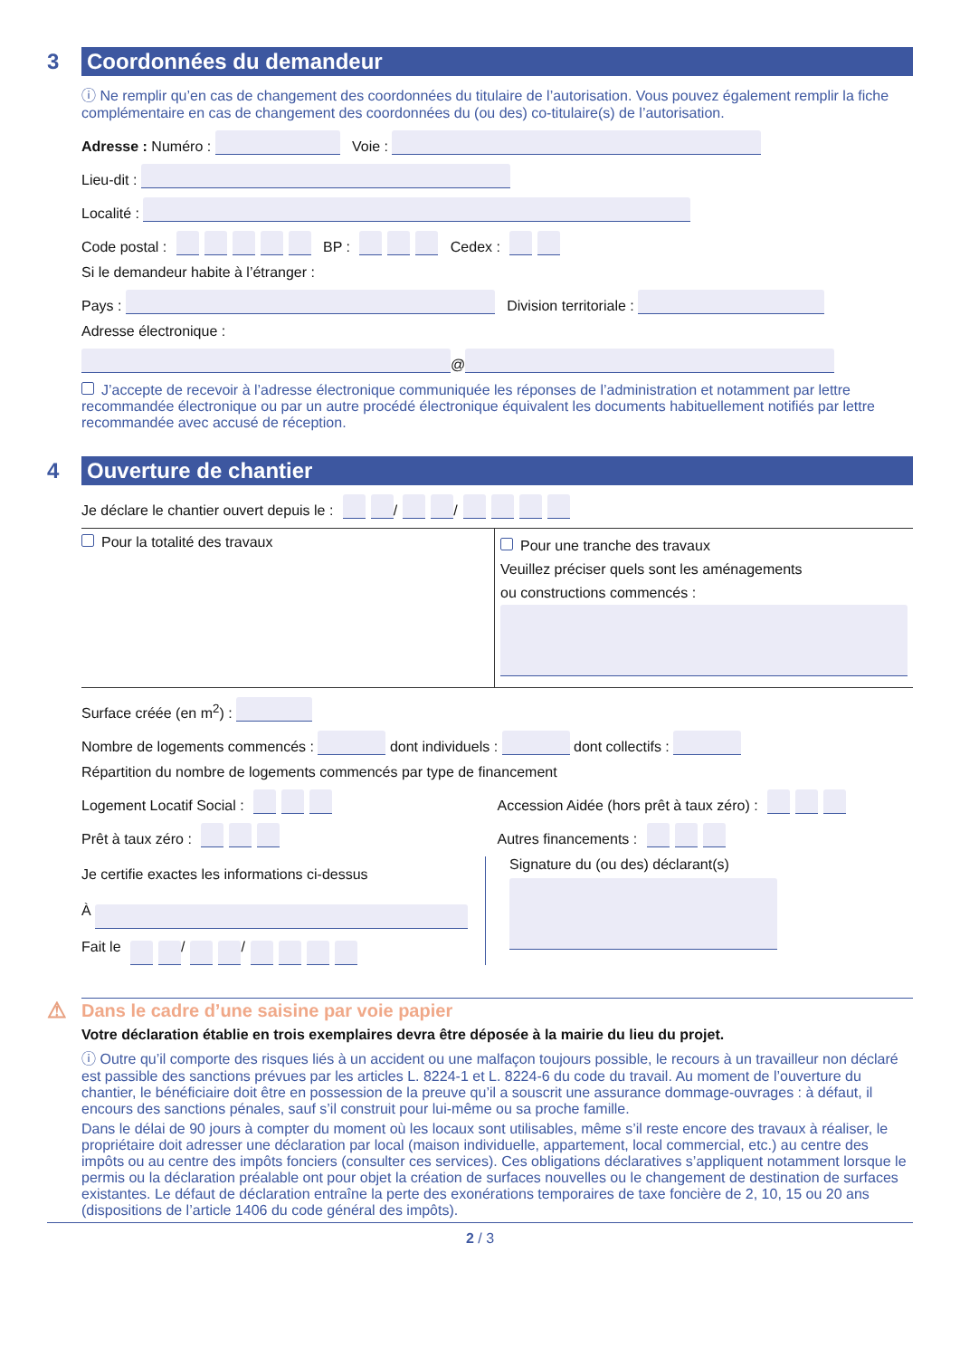3
Coordonnées du demandeur
ⓘ Ne remplir qu’en cas de changement des coordonnées du titulaire de l’autorisation. Vous pouvez également remplir la fiche complémentaire en cas de changement des coordonnées du (ou des) co-titulaire(s) de l’autorisation.
Adresse : Numéro : Voie :
Lieu-dit :
Localité :
Code postal : BP : Cedex :
Si le demandeur habite à l’étranger :
Pays : Division territoriale :
Adresse électronique :
@
J’accepte de recevoir à l’adresse électronique communiquée les réponses de l’administration et notamment par lettre recommandée électronique ou par un autre procédé électronique équivalent les documents habituellement notifiés par lettre recommandée avec accusé de réception.
4
Ouverture de chantier
Je déclare le chantier ouvert depuis le : / /
Pour la totalité des travaux
Pour une tranche des travaux
Veuillez préciser quels sont les aménagements
ou constructions commencés :
Surface créée (en m<sup>2</sup>) :
Nombre de logements commencés : dont individuels : dont collectifs :
Répartition du nombre de logements commencés par type de financement
Logement Locatif Social : Accession Aidée (hors prêt à taux zéro) :
Prêt à taux zéro : Autres financements :
Je certifie exactes les informations ci-dessus
À
Fait le / /
Signature du (ou des) déclarant(s)
⚠
Dans le cadre d’une saisine par voie papier
Votre déclaration établie en trois exemplaires devra être déposée à la mairie du lieu du projet.
ⓘ Outre qu’il comporte des risques liés à un accident ou une malfaçon toujours possible, le recours à un travailleur non déclaré est passible des sanctions prévues par les articles L. 8224-1 et L. 8224-6 du code du travail. Au moment de l’ouverture du chantier, le bénéficiaire doit être en possession de la preuve qu’il a souscrit une assurance dommage-ouvrages : à défaut, il encours des sanctions pénales, sauf s’il construit pour lui-même ou sa proche famille.
Dans le délai de 90 jours à compter du moment où les locaux sont utilisables, même s’il reste encore des travaux à réaliser, le propriétaire doit adresser une déclaration par local (maison individuelle, appartement, local commercial, etc.) au centre des impôts ou au centre des impôts fonciers (consulter ces services). Ces obligations déclaratives s’appliquent notamment lorsque le permis ou la déclaration préalable ont pour objet la création de surfaces nouvelles ou le changement de destination de surfaces existantes. Le défaut de déclaration entraîne la perte des exonérations temporaires de taxe foncière de 2, 10, 15 ou 20 ans (dispositions de l’article 1406 du code général des impôts).
2 / 3